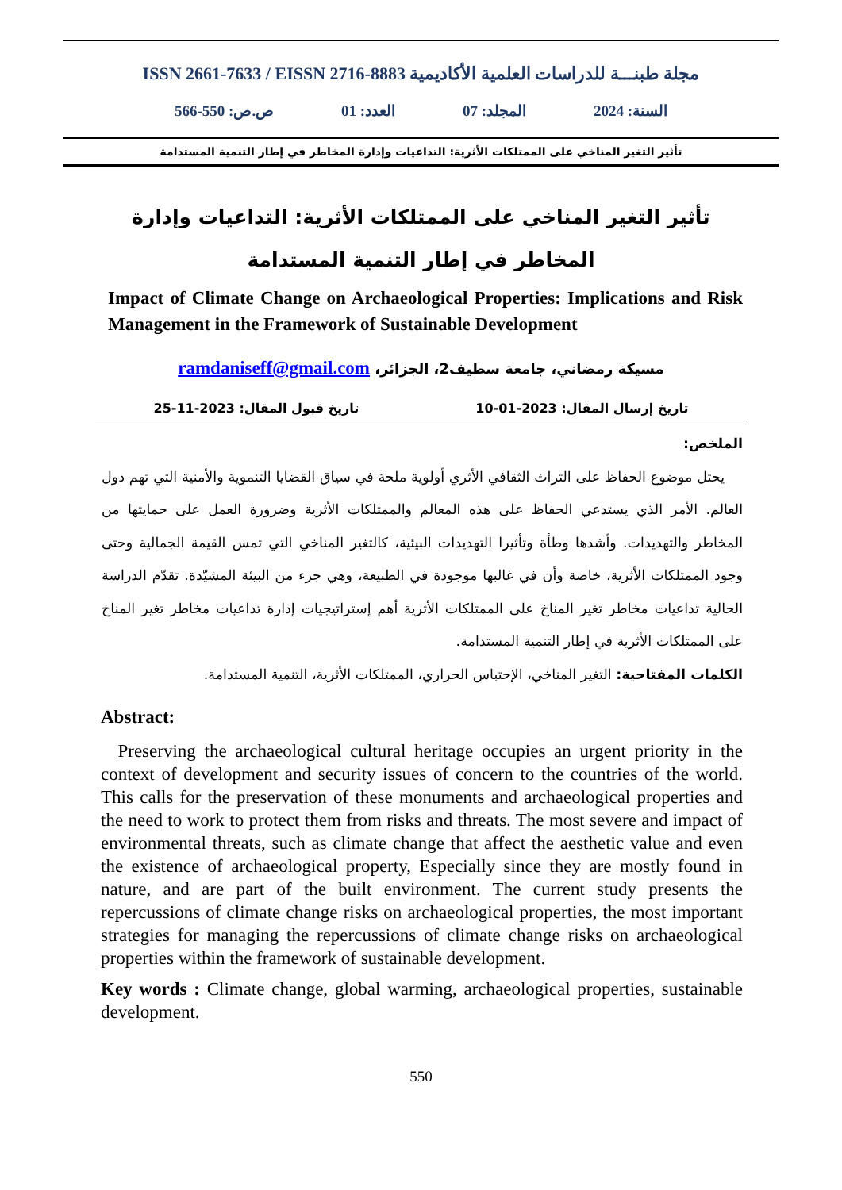ISSN 2661-7633 / EISSN 2716-8883 مجلة طبنـــة للدراسات العلمية الأكاديمية
السنة: 2024 المجلد: 07 العدد: 01 ص.ص: 550-566
تأثير التغير المناخي على الممتلكات الأثرية: التداعيات وإدارة المخاطر في إطار التنمية المستدامة
تأثير التغير المناخي على الممتلكات الأثرية: التداعيات وإدارة المخاطر في إطار التنمية المستدامة
Impact of Climate Change on Archaeological Properties: Implications and Risk Management in the Framework of Sustainable Development
مسيكة رمضاني، جامعة سطيف2، الجزائر، ramdaniseff@gmail.com
تاريخ إرسال المقال: 2023-01-10 تاريخ قبول المقال: 2023-11-25
الملخص:
يحتل موضوع الحفاظ على التراث الثقافي الأثري أولوية ملحة في سياق القضايا التنموية والأمنية التي تهم دول العالم. الأمر الذي يستدعي الحفاظ على هذه المعالم والممتلكات الأثرية وضرورة العمل على حمايتها من المخاطر والتهديدات. وأشدها وطأة وتأثيرا التهديدات البيئية، كالتغير المناخي التي تمس القيمة الجمالية وحتى وجود الممتلكات الأثرية، خاصة وأن في غالبها موجودة في الطبيعة، وهي جزء من البيئة المشيّدة. تقدّم الدراسة الحالية تداعيات مخاطر تغير المناخ على الممتلكات الأثرية أهم إستراتيجيات إدارة تداعيات مخاطر تغير المناخ على الممتلكات الأثرية في إطار التنمية المستدامة.
الكلمات المفتاحية: التغير المناخي، الإحتباس الحراري، الممتلكات الأثرية، التنمية المستدامة.
Abstract:
Preserving the archaeological cultural heritage occupies an urgent priority in the context of development and security issues of concern to the countries of the world. This calls for the preservation of these monuments and archaeological properties and the need to work to protect them from risks and threats. The most severe and impact of environmental threats, such as climate change that affect the aesthetic value and even the existence of archaeological property, Especially since they are mostly found in nature, and are part of the built environment. The current study presents the repercussions of climate change risks on archaeological properties, the most important strategies for managing the repercussions of climate change risks on archaeological properties within the framework of sustainable development.
Key words : Climate change, global warming, archaeological properties, sustainable development.
550